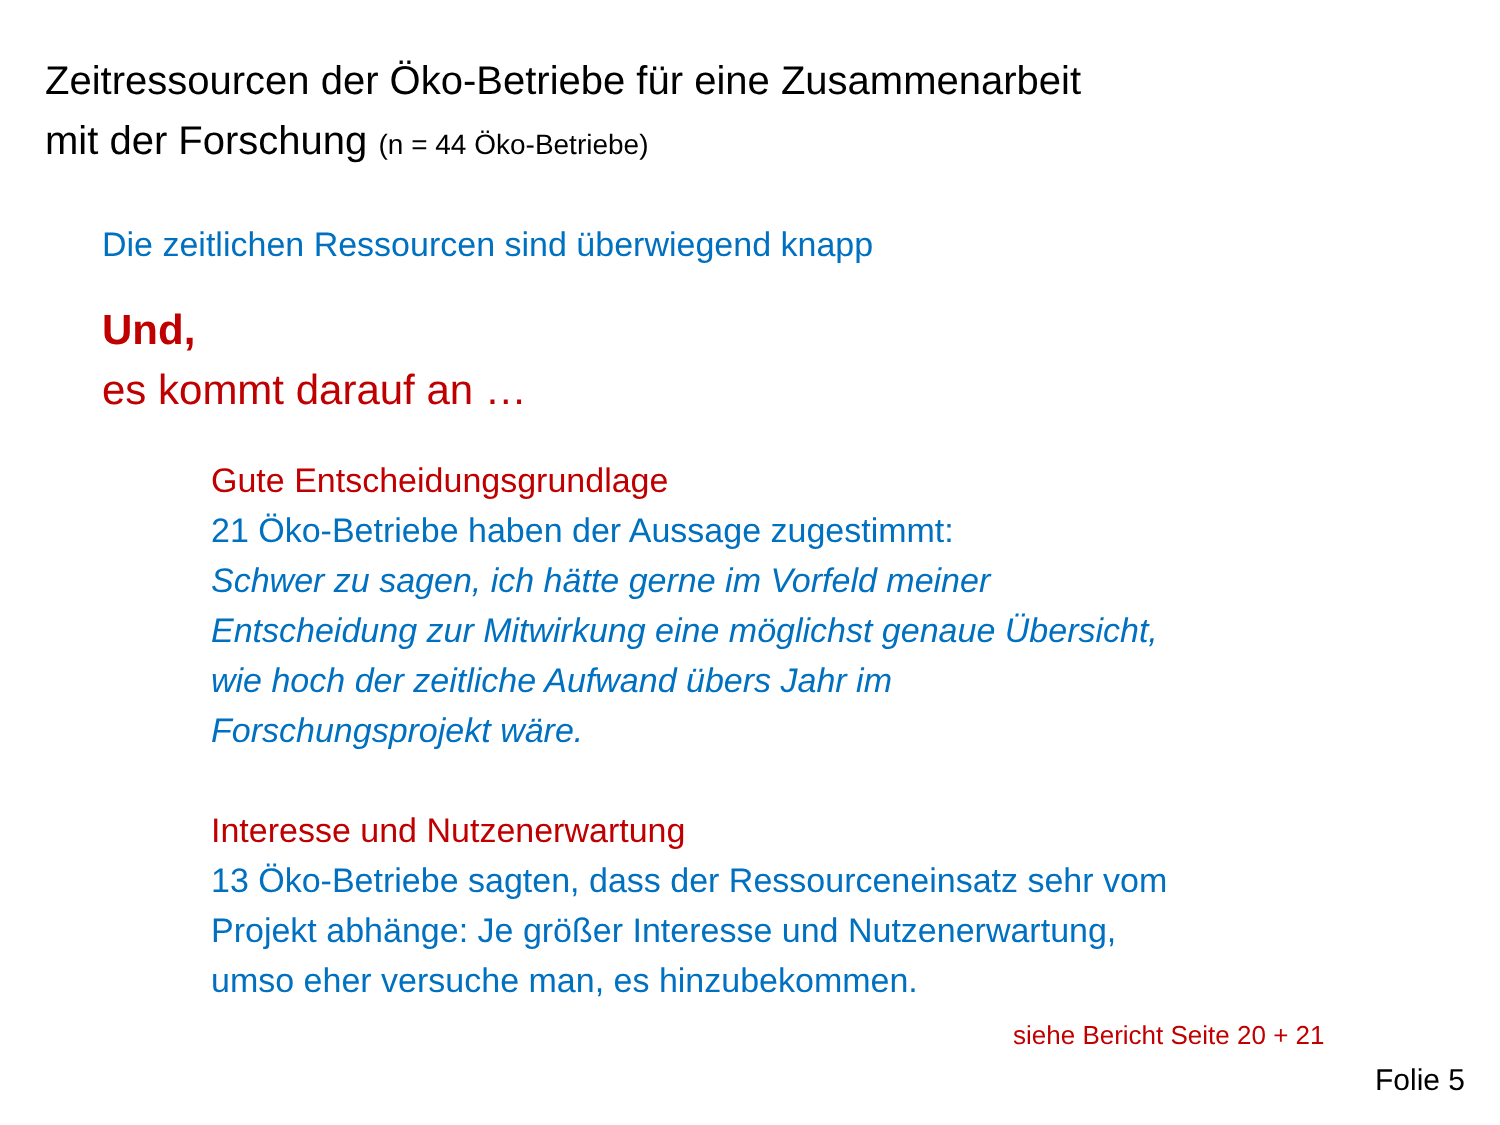Zeitressourcen der Öko-Betriebe für eine Zusammenarbeit
mit der Forschung (n = 44 Öko-Betriebe)
Die zeitlichen Ressourcen sind überwiegend knapp
Und,
es kommt darauf an …
Gute Entscheidungsgrundlage
21 Öko-Betriebe haben der Aussage zugestimmt:
Schwer zu sagen, ich hätte gerne im Vorfeld meiner
Entscheidung zur Mitwirkung eine möglichst genaue Übersicht,
wie hoch der zeitliche Aufwand übers Jahr im
Forschungsprojekt wäre.
Interesse und Nutzenerwartung
13 Öko-Betriebe sagten, dass der Ressourceneinsatz sehr vom
Projekt abhänge: Je größer Interesse und Nutzenerwartung,
umso eher versuche man, es hinzubekommen.
siehe Bericht Seite 20 + 21
Folie 5